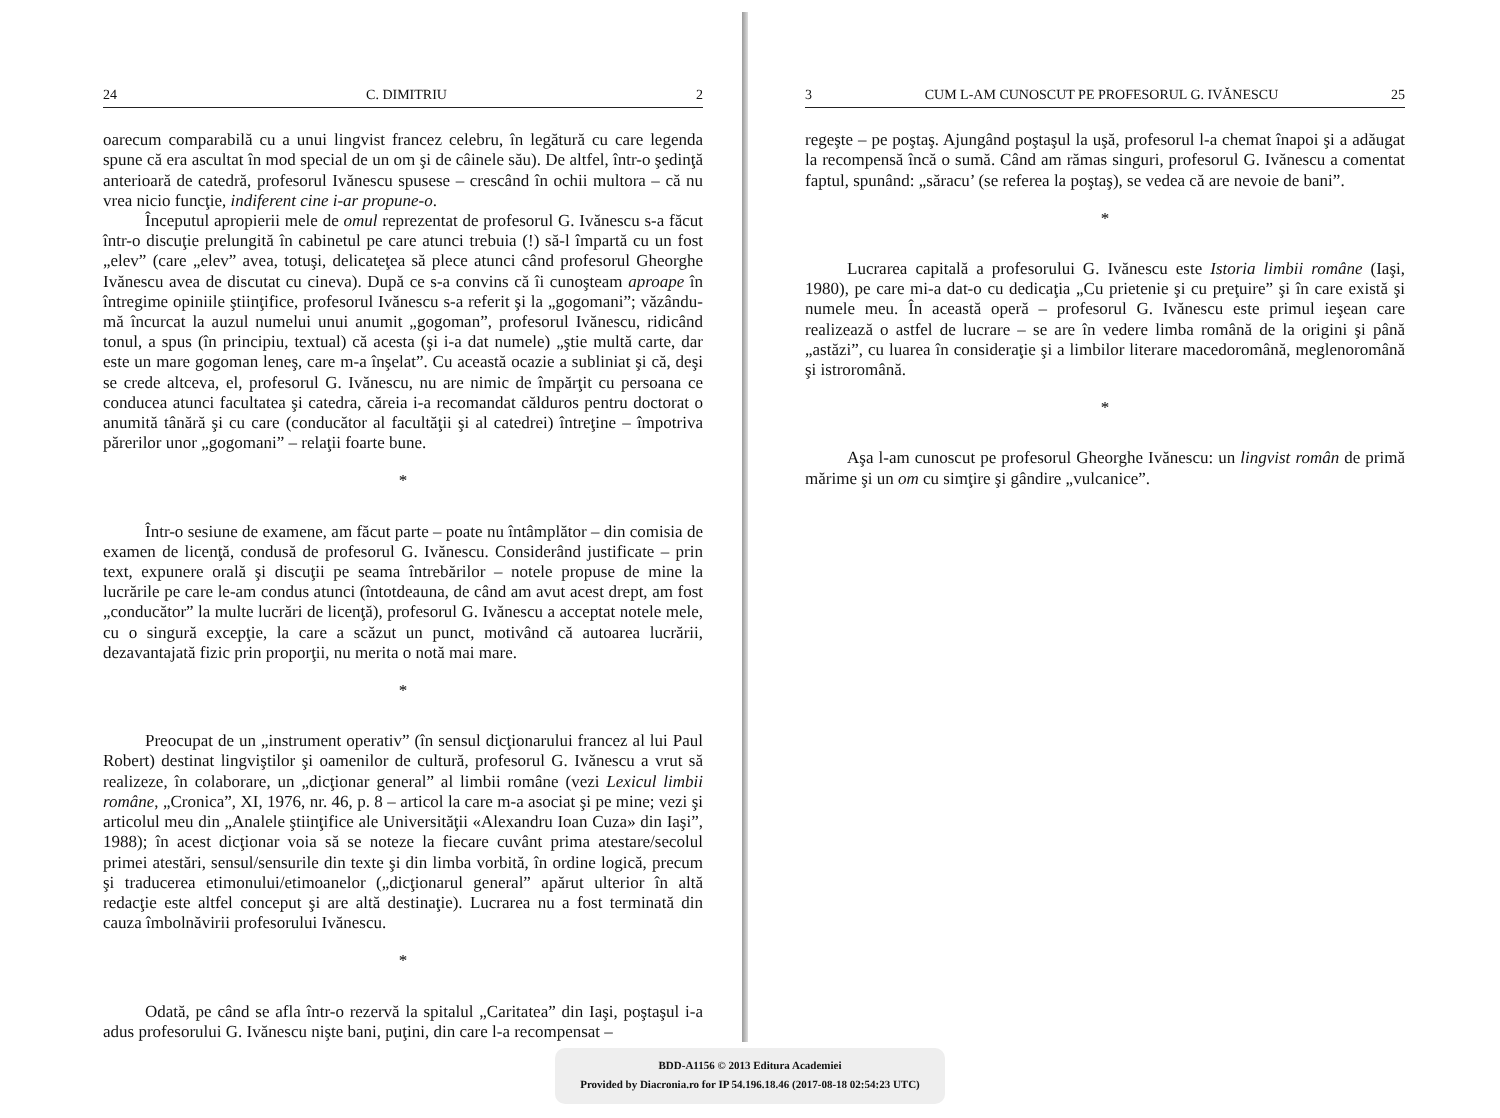24 C. DIMITRIU 2
oarecum comparabilă cu a unui lingvist francez celebru, în legătură cu care legenda spune că era ascultat în mod special de un om şi de câinele său). De altfel, într-o şedinţă anterioară de catedră, profesorul Ivănescu spusese – crescând în ochii multora – că nu vrea nicio funcţie, indiferent cine i-ar propune-o.
Începutul apropierii mele de omul reprezentat de profesorul G. Ivănescu s-a făcut într-o discuţie prelungită în cabinetul pe care atunci trebuia (!) să-l împartă cu un fost „elev” (care „elev” avea, totuşi, delicateţea să plece atunci când profesorul Gheorghe Ivănescu avea de discutat cu cineva). După ce s-a convins că îi cunoşteam aproape în întregime opiniile ştiinţifice, profesorul Ivănescu s-a referit şi la „gogomani”; văzându-mă încurcat la auzul numelui unui anumit „gogoman”, profesorul Ivănescu, ridicând tonul, a spus (în principiu, textual) că acesta (şi i-a dat numele) „ştie multă carte, dar este un mare gogoman leneş, care m-a înşelat”. Cu această ocazie a subliniat şi că, deşi se crede altceva, el, profesorul G. Ivănescu, nu are nimic de împărţit cu persoana ce conducea atunci facultatea şi catedra, căreia i-a recomandat călduros pentru doctorat o anumită tânără şi cu care (conducător al facultăţii şi al catedrei) întreţine – împotriva părerilor unor „gogomani” – relaţii foarte bune.
*
Într-o sesiune de examene, am făcut parte – poate nu întâmplător – din comisia de examen de licenţă, condusă de profesorul G. Ivănescu. Considerând justificate – prin text, expunere orală şi discuţii pe seama întrebărilor – notele propuse de mine la lucrările pe care le-am condus atunci (întotdeauna, de când am avut acest drept, am fost „conducător” la multe lucrări de licenţă), profesorul G. Ivănescu a acceptat notele mele, cu o singură excepţie, la care a scăzut un punct, motivând că autoarea lucrării, dezavantajată fizic prin proporţii, nu merita o notă mai mare.
*
Preocupat de un „instrument operativ” (în sensul dicţionarului francez al lui Paul Robert) destinat lingviştilor şi oamenilor de cultură, profesorul G. Ivănescu a vrut să realizeze, în colaborare, un „dicţionar general” al limbii române (vezi Lexicul limbii române, „Cronica”, XI, 1976, nr. 46, p. 8 – articol la care m-a asociat şi pe mine; vezi şi articolul meu din „Analele ştiinţifice ale Universităţii «Alexandru Ioan Cuza» din Iaşi”, 1988); în acest dicţionar voia să se noteze la fiecare cuvânt prima atestare/secolul primei atestări, sensul/sensurile din texte şi din limba vorbită, în ordine logică, precum şi traducerea etimonului/etimoanelor („dicţionarul general” apărut ulterior în altă redacţie este altfel conceput şi are altă destinaţie). Lucrarea nu a fost terminată din cauza îmbolnăvirii profesorului Ivănescu.
*
Odată, pe când se afla într-o rezervă la spitalul „Caritatea” din Iaşi, poştaşul i-a adus profesorului G. Ivănescu nişte bani, puţini, din care l-a recompensat –
3 CUM L-AM CUNOSCUT PE PROFESORUL G. IVĂNESCU 25
regeşte – pe poştaş. Ajungând poştaşul la uşă, profesorul l-a chemat înapoi şi a adăugat la recompensă încă o sumă. Când am rămas singuri, profesorul G. Ivănescu a comentat faptul, spunând: „săracu’ (se referea la poştaş), se vedea că are nevoie de bani”.
*
Lucrarea capitală a profesorului G. Ivănescu este Istoria limbii române (Iaşi, 1980), pe care mi-a dat-o cu dedicaţia „Cu prietenie şi cu preţuire” şi în care există şi numele meu. În această operă – profesorul G. Ivănescu este primul ieşean care realizează o astfel de lucrare – se are în vedere limba română de la origini şi până „astăzi”, cu luarea în consideraţie şi a limbilor literare macedoromână, meglenoromână şi istroromână.
*
Aşa l-am cunoscut pe profesorul Gheorghe Ivănescu: un lingvist român de primă mărime şi un om cu simţire şi gândire „vulcanice”.
BDD-A1156 © 2013 Editura Academiei
Provided by Diacronia.ro for IP 54.196.18.46 (2017-08-18 02:54:23 UTC)